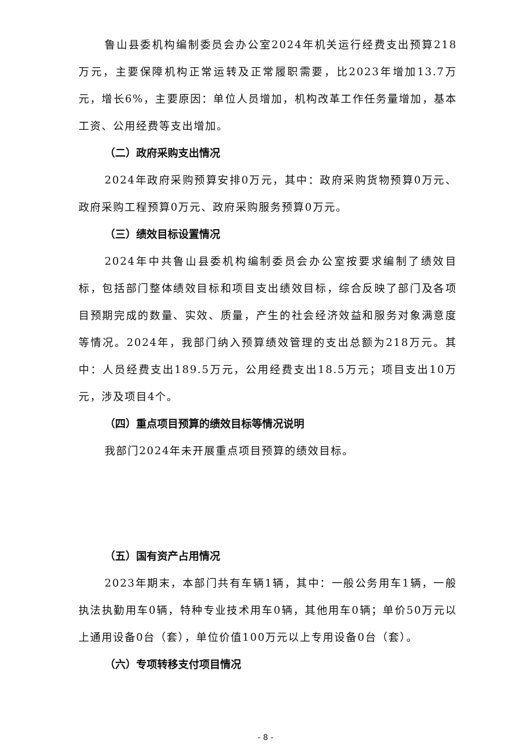鲁山县委机构编制委员会办公室2024年机关运行经费支出预算218万元，主要保障机构正常运转及正常履职需要，比2023年增加13.7万元，增长6%，主要原因：单位人员增加，机构改革工作任务量增加，基本工资、公用经费等支出增加。
（二）政府采购支出情况
2024年政府采购预算安排0万元，其中：政府采购货物预算0万元、政府采购工程预算0万元、政府采购服务预算0万元。
（三）绩效目标设置情况
2024年中共鲁山县委机构编制委员会办公室按要求编制了绩效目标，包括部门整体绩效目标和项目支出绩效目标，综合反映了部门及各项目预期完成的数量、实效、质量，产生的社会经济效益和服务对象满意度等情况。2024年，我部门纳入预算绩效管理的支出总额为218万元。其中：人员经费支出189.5万元，公用经费支出18.5万元；项目支出10万元，涉及项目4个。
（四）重点项目预算的绩效目标等情况说明
我部门2024年未开展重点项目预算的绩效目标。
（五）国有资产占用情况
2023年期末，本部门共有车辆1辆，其中：一般公务用车1辆，一般执法执勤用车0辆，特种专业技术用车0辆，其他用车0辆；单价50万元以上通用设备0台（套），单位价值100万元以上专用设备0台（套）。
（六）专项转移支付项目情况
- 8 -